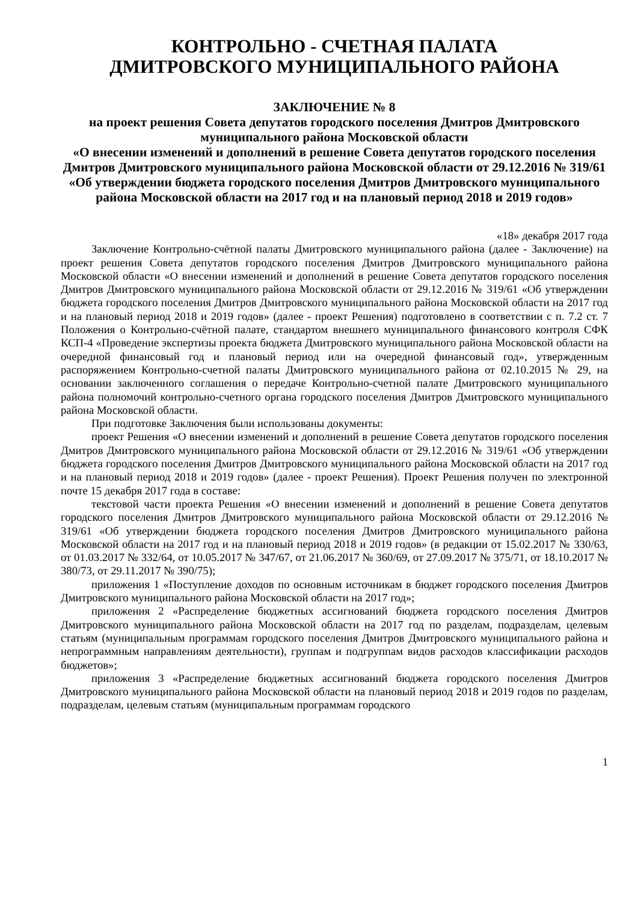КОНТРОЛЬНО - СЧЕТНАЯ ПАЛАТА
ДМИТРОВСКОГО МУНИЦИПАЛЬНОГО РАЙОНА
ЗАКЛЮЧЕНИЕ № 8
на проект решения Совета депутатов городского поселения Дмитров Дмитровского муниципального района Московской области
«О внесении изменений и дополнений в решение Совета депутатов городского поселения Дмитров Дмитровского муниципального района Московской области от 29.12.2016 № 319/61 «Об утверждении бюджета городского поселения Дмитров Дмитровского муниципального района Московской области на 2017 год и на плановый период 2018 и 2019 годов»
«18» декабря 2017 года
Заключение Контрольно-счётной палаты Дмитровского муниципального района (далее - Заключение) на проект решения Совета депутатов городского поселения Дмитров Дмитровского муниципального района Московской области «О внесении изменений и дополнений в решение Совета депутатов городского поселения Дмитров Дмитровского муниципального района Московской области от 29.12.2016 № 319/61 «Об утверждении бюджета городского поселения Дмитров Дмитровского муниципального района Московской области на 2017 год и на плановый период 2018 и 2019 годов» (далее - проект Решения) подготовлено в соответствии с п. 7.2 ст. 7 Положения о Контрольно-счётной палате, стандартом внешнего муниципального финансового контроля СФК КСП-4 «Проведение экспертизы проекта бюджета Дмитровского муниципального района Московской области на очередной финансовый год и плановый период или на очередной финансовый год», утвержденным распоряжением Контрольно-счетной палаты Дмитровского муниципального района от 02.10.2015 № 29, на основании заключенного соглашения о передаче Контрольно-счетной палате Дмитровского муниципального района полномочий контрольно-счетного органа городского поселения Дмитров Дмитровского муниципального района Московской области.
При подготовке Заключения были использованы документы:
проект Решения «О внесении изменений и дополнений в решение Совета депутатов городского поселения Дмитров Дмитровского муниципального района Московской области от 29.12.2016 № 319/61 «Об утверждении бюджета городского поселения Дмитров Дмитровского муниципального района Московской области на 2017 год и на плановый период 2018 и 2019 годов» (далее - проект Решения). Проект Решения получен по электронной почте 15 декабря 2017 года в составе:
текстовой части проекта Решения «О внесении изменений и дополнений в решение Совета депутатов городского поселения Дмитров Дмитровского муниципального района Московской области от 29.12.2016 № 319/61 «Об утверждении бюджета городского поселения Дмитров Дмитровского муниципального района Московской области на 2017 год и на плановый период 2018 и 2019 годов» (в редакции от 15.02.2017 № 330/63, от 01.03.2017 № 332/64, от 10.05.2017 № 347/67, от 21.06.2017 № 360/69, от 27.09.2017 № 375/71, от 18.10.2017 № 380/73, от 29.11.2017 № 390/75);
приложения 1 «Поступление доходов по основным источникам в бюджет городского поселения Дмитров Дмитровского муниципального района Московской области на 2017 год»;
приложения 2 «Распределение бюджетных ассигнований бюджета городского поселения Дмитров Дмитровского муниципального района Московской области на 2017 год по разделам, подразделам, целевым статьям (муниципальным программам городского поселения Дмитров Дмитровского муниципального района и непрограммным направлениям деятельности), группам и подгруппам видов расходов классификации расходов бюджетов»;
приложения 3 «Распределение бюджетных ассигнований бюджета городского поселения Дмитров Дмитровского муниципального района Московской области на плановый период 2018 и 2019 годов по разделам, подразделам, целевым статьям (муниципальным программам городского
1